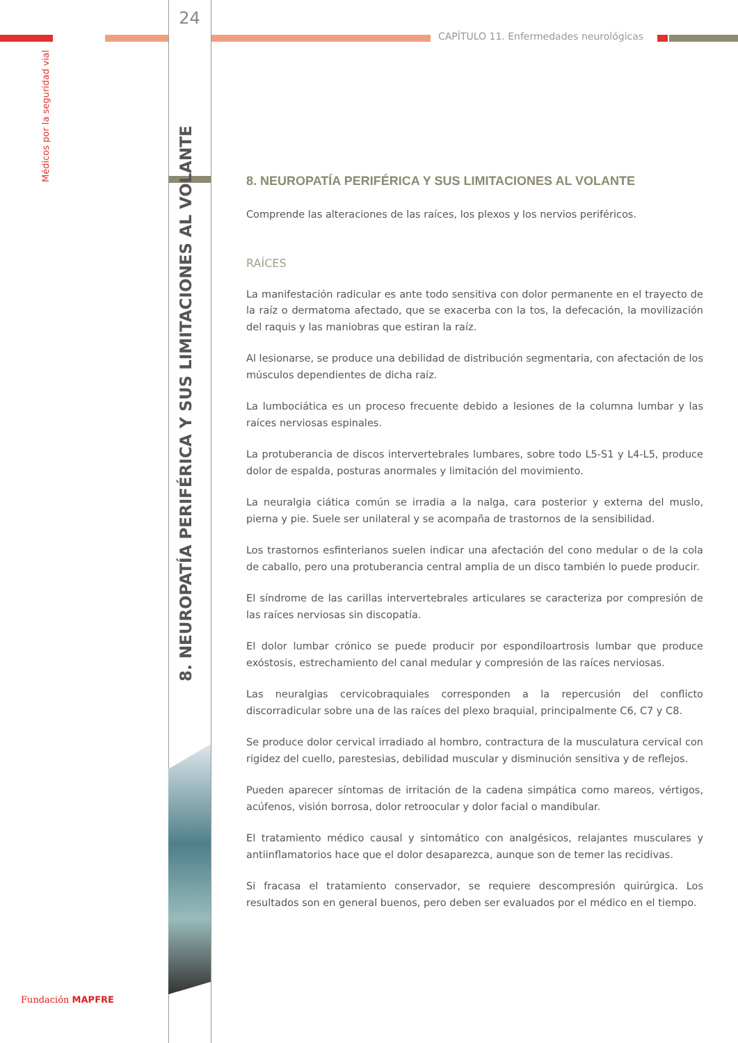Médicos por la seguridad vial
Fundación MAPFRE
24
8. NEUROPATÍA PERIFÉRICA Y SUS LIMITACIONES AL VOLANTE
CAPÍTULO 11. Enfermedades neurológicas
8. NEUROPATÍA PERIFÉRICA Y SUS LIMITACIONES AL VOLANTE
Comprende las alteraciones de las raíces, los plexos y los nervios periféricos.
RAÍCES
La manifestación radicular es ante todo sensitiva con dolor permanente en el trayecto de la raíz o dermatoma afectado, que se exacerba con la tos, la defecación, la movilización del raquis y las maniobras que estiran la raíz.
Al lesionarse, se produce una debilidad de distribución segmentaria, con afectación de los músculos dependientes de dicha raíz.
La lumbociática es un proceso frecuente debido a lesiones de la columna lumbar y las raíces nerviosas espinales.
La protuberancia de discos intervertebrales lumbares, sobre todo L5-S1 y L4-L5, produce dolor de espalda, posturas anormales y limitación del movimiento.
La neuralgia ciática común se irradia a la nalga, cara posterior y externa del muslo, pierna y pie. Suele ser unilateral y se acompaña de trastornos de la sensibilidad.
Los trastornos esfinterianos suelen indicar una afectación del cono medular o de la cola de caballo, pero una protuberancia central amplia de un disco también lo puede producir.
El síndrome de las carillas intervertebrales articulares se caracteriza por compresión de las raíces nerviosas sin discopatía.
El dolor lumbar crónico se puede producir por espondiloartrosis lumbar que produce exóstosis, estrechamiento del canal medular y compresión de las raíces nerviosas.
Las neuralgias cervicobraquiales corresponden a la repercusión del conflicto discorradicular sobre una de las raíces del plexo braquial, principalmente C6, C7 y C8.
Se produce dolor cervical irradiado al hombro, contractura de la musculatura cervical con rigidez del cuello, parestesias, debilidad muscular y disminución sensitiva y de reflejos.
Pueden aparecer síntomas de irritación de la cadena simpática como mareos, vértigos, acúfenos, visión borrosa, dolor retroocular y dolor facial o mandibular.
El tratamiento médico causal y sintomático con analgésicos, relajantes musculares y antiinflamatorios hace que el dolor desaparezca, aunque son de temer las recidivas.
Si fracasa el tratamiento conservador, se requiere descompresión quirúrgica. Los resultados son en general buenos, pero deben ser evaluados por el médico en el tiempo.